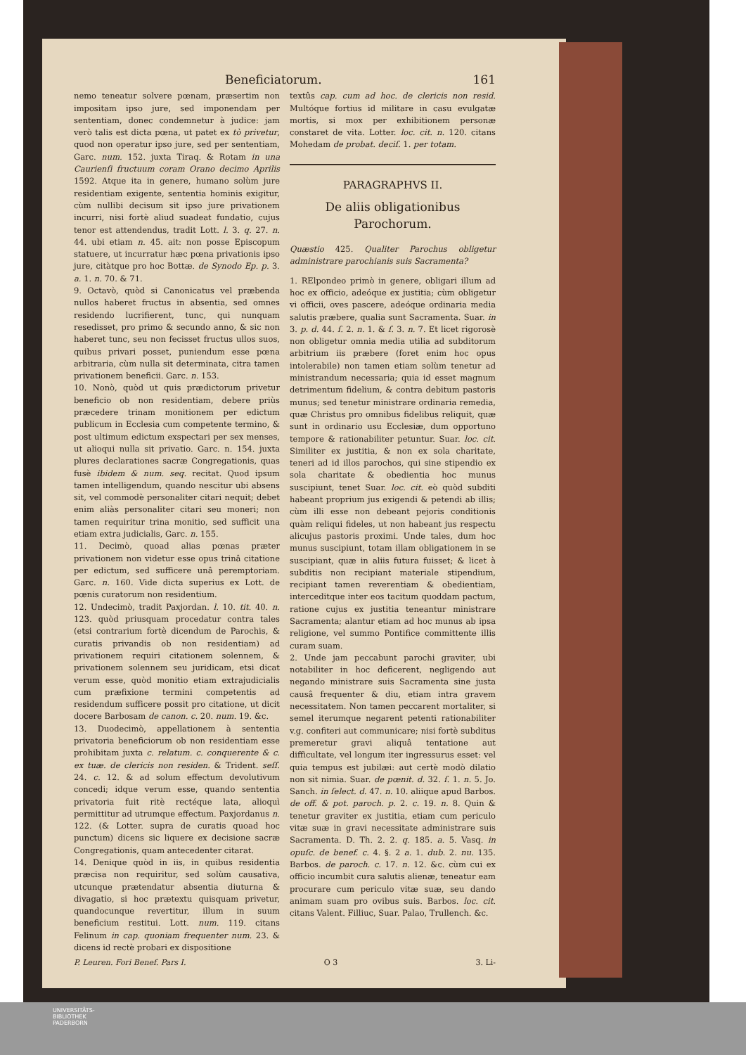Beneficiatorum. 161
nemo teneatur solvere pœnam, præsertim non impositam ipso jure, sed imponendam per sententiam, donec condemnetur à judice: jam verò talis est dicta pœna, ut patet ex tò privetur, quod non operatur ipso jure, sed per sententiam, Garc. num. 152. juxta Tiraq. & Rotam in una Caurienſi fructuum coram Orano decimo Aprilis 1592. Atque ita in genere, humano solùm jure residentiam exigente, sententia hominis exigitur, cùm nullibi decisum sit ipso jure privationem incurri, nisi fortè aliud suadeat fundatio, cujus tenor est attendendus, tradit Lott. l. 3. q. 27. n. 44. ubi etiam n. 45. ait: non posse Episcopum statuere, ut incurratur hæc pœna privationis ipso jure, citàtque pro hoc Bottæ. de Synodo Ep. p. 3. a. 1. n. 70. & 71.
9. Octavò, quòd si Canonicatus vel præbenda nullos haberet fructus in absentia, sed omnes residendo lucrifierent, tunc, qui nunquam resedisset, pro primo & secundo anno, & sic non haberet tunc, seu non fecisset fructus ullos suos, quibus privari posset, puniendum esse pœna arbitraria, cùm nulla sit determinata, citra tamen privationem beneficii. Garc. n. 153.
10. Nonò, quòd ut quis prædictorum privetur beneficio ob non residentiam, debere priùs præcedere trinam monitionem per edictum publicum in Ecclesia cum competente termino, & post ultimum edictum exspectari per sex menses, ut alioqui nulla sit privatio. Garc. n. 154. juxta plures declarationes sacræ Congregationis, quas fusè ibidem & num. seq. recitat. Quod ipsum tamen intelligendum, quando nescitur ubi absens sit, vel commodè personaliter citari nequit; debet enim aliàs personaliter citari seu moneri; non tamen requiritur trina monitio, sed sufficit una etiam extra judicialis, Garc. n. 155.
11. Decimò, quoad alias pœnas præter privationem non videtur esse opus trinâ citatione per edictum, sed sufficere unâ peremptoriam. Garc. n. 160. Vide dicta superius ex Lott. de pœnis curatorum non residentium.
12. Undecimò, tradit Paxjordan. l. 10. tit. 40. n. 123. quòd priusquam procedatur contra tales (etsi contrarium fortè dicendum de Parochis, & curatis privandis ob non residentiam) ad privationem requiri citationem solennem, & privationem solennem seu juridicam, etsi dicat verum esse, quòd monitio etiam extrajudicialis cum præfixione termini competentis ad residendum sufficere possit pro citatione, ut dicit docere Barbosam de canon. c. 20. num. 19. &c.
13. Duodecimò, appellationem à sententia privatoria beneficiorum ob non residentiam esse prohibitam juxta c. relatum. c. conquerente & c. ex tuæ. de clericis non residen. & Trident. seſſ. 24. c. 12. & ad solum effectum devolutivum concedi; idque verum esse, quando sententia privatoria fuit ritè rectéque lata, alioquì permittitur ad utrumque effectum. Paxjordanus n. 122. (& Lotter. supra de curatis quoad hoc punctum) dicens sic liquere ex decisione sacræ Congregationis, quam antecedenter citarat.
14. Denique quòd in iis, in quibus residentia præcisa non requiritur, sed solùm causativa, utcunque prætendatur absentia diuturna & divagatio, si hoc prætextu quisquam privetur, quandocunque revertitur, illum in suum beneficium restitui. Lott. num. 119. citans Felinum in cap. quoniam frequenter num. 23. & dicens id rectè probari ex dispositione
textûs cap. cum ad hoc. de clericis non resid. Multóque fortius id militare in casu evulgatæ mortis, si mox per exhibitionem personæ constaret de vita. Lotter. loc. cit. n. 120. citans Mohedam de probat. deciſ. 1. per totam.
PARAGRAPHVS II.
De aliis obligationibus Parochorum.
Quæstio 425. Qualiter Parochus obligetur administrare parochianis suis Sacramenta?
1. RElpondeo primò in genere, obligari illum ad hoc ex officio, adeóque ex justitia; cùm obligetur vi officii, oves pascere, adeóque ordinaria media salutis præbere, qualia sunt Sacramenta. Suar. in 3. p. d. 44. ſ. 2. n. 1. & ſ. 3. n. 7. Et licet rigorosè non obligetur omnia media utilia ad subditorum arbitrium iis præbere (foret enim hoc opus intolerabile) non tamen etiam solùm tenetur ad ministrandum necessaria; quia id esset magnum detrimentum fidelium, & contra debitum pastoris munus; sed tenetur ministrare ordinaria remedia, quæ Christus pro omnibus fidelibus reliquit, quæ sunt in ordinario usu Ecclesiæ, dum opportuno tempore & rationabiliter petuntur. Suar. loc. cit. Similiter ex justitia, & non ex sola charitate, teneri ad id illos parochos, qui sine stipendio ex sola charitate & obedientia hoc munus suscipiunt, tenet Suar. loc. cit. eò quòd subditi habeant proprium jus exigendi & petendi ab illis; cùm illi esse non debeant pejoris conditionis quàm reliqui fideles, ut non habeant jus respectu alicujus pastoris proximi. Unde tales, dum hoc munus suscipiunt, totam illam obligationem in se suscipiant, quæ in aliis futura fuisset; & licet à subditis non recipiant materiale stipendium, recipiant tamen reverentiam & obedientiam, interceditque inter eos tacitum quoddam pactum, ratione cujus ex justitia teneantur ministrare Sacramenta; alantur etiam ad hoc munus ab ipsa religione, vel summo Pontifice committente illis curam suam.
2. Unde jam peccabunt parochi graviter, ubi notabiliter in hoc deficerent, negligendo aut negando ministrare suis Sacramenta sine justa causâ frequenter & diu, etiam intra gravem necessitatem. Non tamen peccarent mortaliter, si semel iterumque negarent petenti rationabiliter v.g. confiteri aut communicare; nisi fortè subditus premeretur gravi aliquâ tentatione aut difficultate, vel longum iter ingressurus esset: vel quia tempus est jubilæi: aut certè modò dilatio non sit nimia. Suar. de pœnit. d. 32. ſ. 1. n. 5. Jo. Sanch. in ſelect. d. 47. n. 10. aliique apud Barbos. de off. & pot. paroch. p. 2. c. 19. n. 8. Quin & tenetur graviter ex justitia, etiam cum periculo vitæ suæ in gravi necessitate administrare suis Sacramenta. D. Th. 2. 2. q. 185. a. 5. Vasq. in opuſc. de benef. c. 4. §. 2 a. 1. dub. 2. nu. 135. Barbos. de paroch. c. 17. n. 12. &c. cùm cui ex officio incumbit cura salutis alienæ, teneatur eam procurare cum periculo vitæ suæ, seu dando animam suam pro ovibus suis. Barbos. loc. cit. citans Valent. Filliuc, Suar. Palao, Trullench. &c.
P. Leuren. Fori Benef. Pars I. O 3 3. Li-
UNIVERSITÄTS-
BIBLIOTHEK
PADERBORN